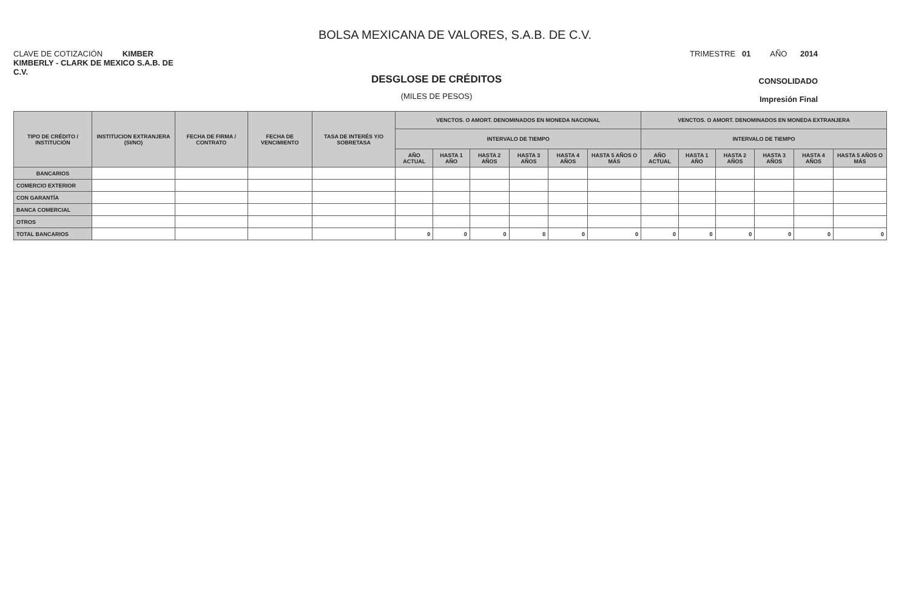BOLSA MEXICANA DE VALORES, S.A.B. DE C.V.
CLAVE DE COTIZACIÓN KIMBER
KIMBERLY - CLARK DE MEXICO S.A.B. DE C.V.
DESGLOSE DE CRÉDITOS
(MILES DE PESOS)
TRIMESTRE 01 AÑO 2014
CONSOLIDADO
Impresión Final
| TIPO DE CRÉDITO / INSTITUCIÓN | INSTITUCION EXTRANJERA (SI/NO) | FECHA DE FIRMA / CONTRATO | FECHA DE VENCIMIENTO | TASA DE INTERÉS Y/O SOBRETASA | VENCTOS. O AMORT. DENOMINADOS EN MONEDA NACIONAL | | | | | | VENCTOS. O AMORT. DENOMINADOS EN MONEDA EXTRANJERA | | | | | |
| --- | --- | --- | --- | --- | --- | --- | --- | --- | --- | --- | --- | --- | --- | --- | --- | --- |
| | | | | | INTERVALO DE TIEMPO | | | | | | INTERVALO DE TIEMPO | | | | | |
| | | | | | AÑO ACTUAL | HASTA 1 AÑO | HASTA 2 AÑOS | HASTA 3 AÑOS | HASTA 4 AÑOS | HASTA 5 AÑOS O MÁS | AÑO ACTUAL | HASTA 1 AÑO | HASTA 2 AÑOS | HASTA 3 AÑOS | HASTA 4 AÑOS | HASTA 5 AÑOS O MÁS |
| BANCARIOS | | | | | | | | | | | | | | | | |
| COMERCIO EXTERIOR | | | | | | | | | | | | | | | | |
| CON GARANTÍA | | | | | | | | | | | | | | | | |
| BANCA COMERCIAL | | | | | | | | | | | | | | | | |
| OTROS | | | | | | | | | | | | | | | | |
| TOTAL BANCARIOS | | | | | 0 | 0 | 0 | 0 | 0 | 0 | 0 | 0 | 0 | 0 | 0 | 0 |